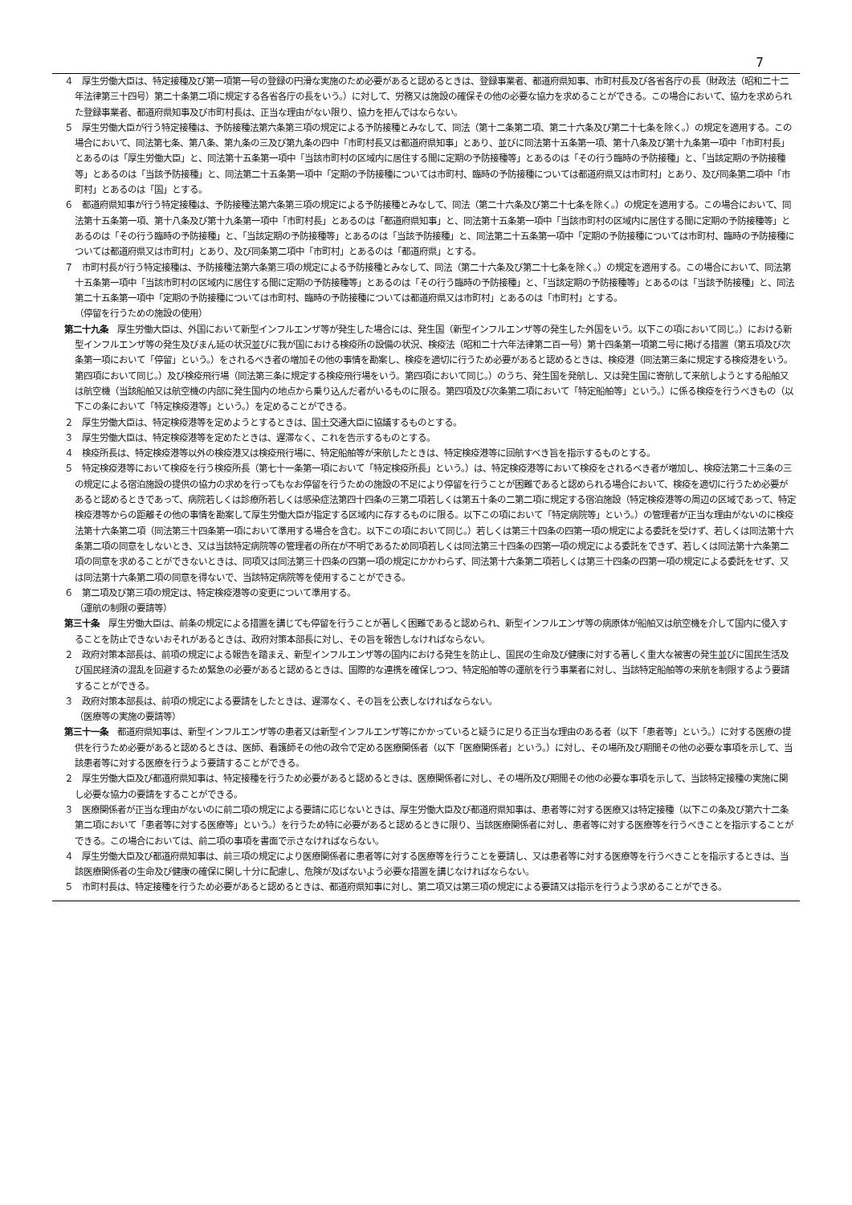7
４　厚生労働大臣は、特定接種及び第一項第一号の登録の円滑な実施のため必要があると認めるときは、登録事業者、都道府県知事、市町村長及び各省各庁の長（財政法（昭和二十二年法律第三十四号）第二十条第二項に規定する各省各庁の長をいう。）に対して、労務又は施設の確保その他の必要な協力を求めることができる。この場合において、協力を求められた登録事業者、都道府県知事及び市町村長は、正当な理由がない限り、協力を拒んではならない。
５　厚生労働大臣が行う特定接種は、予防接種法第六条第三項の規定による予防接種とみなして、同法（第十二条第二項、第二十六条及び第二十七条を除く。）の規定を適用する。この場合において、同法第七条、第八条、第九条の三及び第九条の四中「市町村長又は都道府県知事」とあり、並びに同法第十五条第一項、第十八条及び第十九条第一項中「市町村長」とあるのは「厚生労働大臣」と、同法第十五条第一項中「当該市町村の区域内に居住する間に定期の予防接種等」とあるのは「その行う臨時の予防接種」と、「当該定期の予防接種等」とあるのは「当該予防接種」と、同法第二十五条第一項中「定期の予防接種については市町村、臨時の予防接種については都道府県又は市町村」とあり、及び同条第二項中「市町村」とあるのは「国」とする。
６　都道府県知事が行う特定接種は、予防接種法第六条第三項の規定による予防接種とみなして、同法（第二十六条及び第二十七条を除く。）の規定を適用する。この場合において、同法第十五条第一項、第十八条及び第十九条第一項中「市町村長」とあるのは「都道府県知事」と、同法第十五条第一項中「当該市町村の区域内に居住する間に定期の予防接種等」とあるのは「その行う臨時の予防接種」と、「当該定期の予防接種等」とあるのは「当該予防接種」と、同法第二十五条第一項中「定期の予防接種については市町村、臨時の予防接種については都道府県又は市町村」とあり、及び同条第二項中「市町村」とあるのは「都道府県」とする。
７　市町村長が行う特定接種は、予防接種法第六条第三項の規定による予防接種とみなして、同法（第二十六条及び第二十七条を除く。）の規定を適用する。この場合において、同法第十五条第一項中「当該市町村の区域内に居住する間に定期の予防接種等」とあるのは「その行う臨時の予防接種」と、「当該定期の予防接種等」とあるのは「当該予防接種」と、同法第二十五条第一項中「定期の予防接種については市町村、臨時の予防接種については都道府県又は市町村」とあるのは「市町村」とする。
（停留を行うための施設の使用）
第二十九条　厚生労働大臣は、外国において新型インフルエンザ等が発生した場合には、発生国（新型インフルエンザ等の発生した外国をいう。以下この項において同じ。）における新型インフルエンザ等の発生及びまん延の状況並びに我が国における検疫所の設備の状況、検疫法（昭和二十六年法律第二百一号）第十四条第一項第二号に掲げる措置（第五項及び次条第一項において「停留」という。）をされるべき者の増加その他の事情を勘案し、検疫を適切に行うため必要があると認めるときは、検疫港（同法第三条に規定する検疫港をいう。第四項において同じ。）及び検疫飛行場（同法第三条に規定する検疫飛行場をいう。第四項において同じ。）のうち、発生国を発航し、又は発生国に寄航して来航しようとする船舶又は航空機（当該船舶又は航空機の内部に発生国内の地点から乗り込んだ者がいるものに限る。第四項及び次条第二項において「特定船舶等」という。）に係る検疫を行うべきもの（以下この条において「特定検疫港等」という。）を定めることができる。
２　厚生労働大臣は、特定検疫港等を定めようとするときは、国土交通大臣に協議するものとする。
３　厚生労働大臣は、特定検疫港等を定めたときは、遅滞なく、これを告示するものとする。
４　検疫所長は、特定検疫港等以外の検疫港又は検疫飛行場に、特定船舶等が来航したときは、特定検疫港等に回航すべき旨を指示するものとする。
５　特定検疫港等において検疫を行う検疫所長（第七十一条第一項において「特定検疫所長」という。）は、特定検疫港等において検疫をされるべき者が増加し、検疫法第二十三条の三の規定による宿泊施設の提供の協力の求めを行ってもなお停留を行うための施設の不足により停留を行うことが困難であると認められる場合において、検疫を適切に行うため必要があると認めるときであって、病院若しくは診療所若しくは感染症法第四十四条の三第二項若しくは第五十条の二第二項に規定する宿泊施設（特定検疫港等の周辺の区域であって、特定検疫港等からの距離その他の事情を勘案して厚生労働大臣が指定する区域内に存するものに限る。以下この項において「特定病院等」という。）の管理者が正当な理由がないのに検疫法第十六条第二項（同法第三十四条第一項において準用する場合を含む。以下この項において同じ。）若しくは第三十四条の四第一項の規定による委託を受けず、若しくは同法第十六条第二項の同意をしないとき、又は当該特定病院等の管理者の所在が不明であるため同項若しくは同法第三十四条の四第一項の規定による委託をできず、若しくは同法第十六条第二項の同意を求めることができないときは、同項又は同法第三十四条の四第一項の規定にかかわらず、同法第十六条第二項若しくは第三十四条の四第一項の規定による委託をせず、又は同法第十六条第二項の同意を得ないで、当該特定病院等を使用することができる。
６　第二項及び第三項の規定は、特定検疫港等の変更について準用する。
（運航の制限の要請等）
第三十条　厚生労働大臣は、前条の規定による措置を講じても停留を行うことが著しく困難であると認められ、新型インフルエンザ等の病原体が船舶又は航空機を介して国内に侵入することを防止できないおそれがあるときは、政府対策本部長に対し、その旨を報告しなければならない。
２　政府対策本部長は、前項の規定による報告を踏まえ、新型インフルエンザ等の国内における発生を防止し、国民の生命及び健康に対する著しく重大な被害の発生並びに国民生活及び国民経済の混乱を回避するため緊急の必要があると認めるときは、国際的な連携を確保しつつ、特定船舶等の運航を行う事業者に対し、当該特定船舶等の来航を制限するよう要請することができる。
３　政府対策本部長は、前項の規定による要請をしたときは、遅滞なく、その旨を公表しなければならない。
（医療等の実施の要請等）
第三十一条　都道府県知事は、新型インフルエンザ等の患者又は新型インフルエンザ等にかかっていると疑うに足りる正当な理由のある者（以下「患者等」という。）に対する医療の提供を行うため必要があると認めるときは、医師、看護師その他の政令で定める医療関係者（以下「医療関係者」という。）に対し、その場所及び期間その他の必要な事項を示して、当該患者等に対する医療を行うよう要請することができる。
２　厚生労働大臣及び都道府県知事は、特定接種を行うため必要があると認めるときは、医療関係者に対し、その場所及び期間その他の必要な事項を示して、当該特定接種の実施に関し必要な協力の要請をすることができる。
３　医療関係者が正当な理由がないのに前二項の規定による要請に応じないときは、厚生労働大臣及び都道府県知事は、患者等に対する医療又は特定接種（以下この条及び第六十二条第二項において「患者等に対する医療等」という。）を行うため特に必要があると認めるときに限り、当該医療関係者に対し、患者等に対する医療等を行うべきことを指示することができる。この場合においては、前二項の事項を書面で示さなければならない。
４　厚生労働大臣及び都道府県知事は、前三項の規定により医療関係者に患者等に対する医療等を行うことを要請し、又は患者等に対する医療等を行うべきことを指示するときは、当該医療関係者の生命及び健康の確保に関し十分に配慮し、危険が及ばないよう必要な措置を講じなければならない。
５　市町村長は、特定接種を行うため必要があると認めるときは、都道府県知事に対し、第二項又は第三項の規定による要請又は指示を行うよう求めることができる。